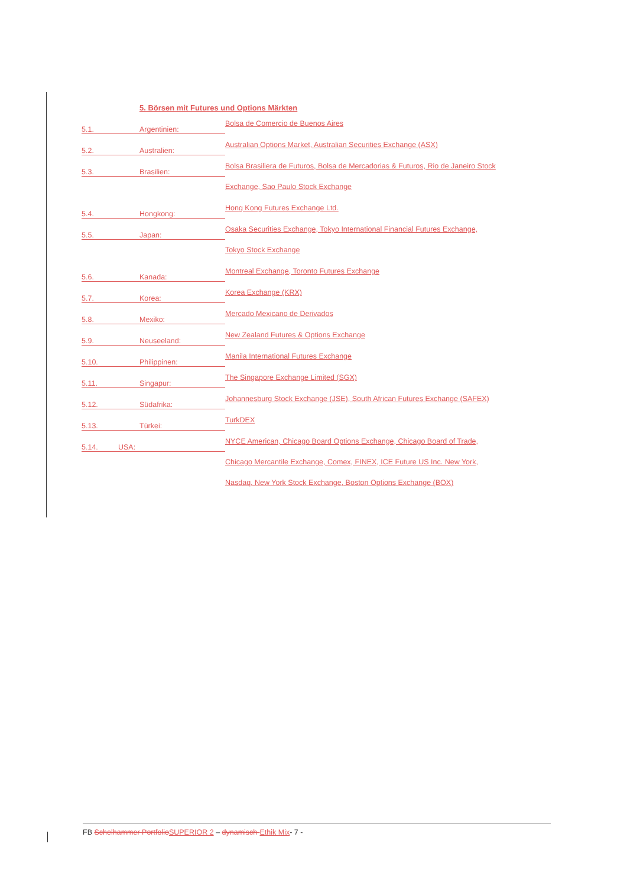5. Börsen mit Futures und Options Märkten
5.1. Argentinien:
Bolsa de Comercio de Buenos Aires
5.2. Australien:
Australian Options Market, Australian Securities Exchange (ASX)
5.3. Brasilien:
Bolsa Brasiliera de Futuros, Bolsa de Mercadorias & Futuros, Rio de Janeiro Stock
Exchange, Sao Paulo Stock Exchange
5.4. Hongkong:
Hong Kong Futures Exchange Ltd.
5.5. Japan:
Osaka Securities Exchange, Tokyo International Financial Futures Exchange,
Tokyo Stock Exchange
5.6. Kanada:
Montreal Exchange, Toronto Futures Exchange
5.7. Korea:
Korea Exchange (KRX)
5.8. Mexiko:
Mercado Mexicano de Derivados
5.9. Neuseeland:
New Zealand Futures & Options Exchange
5.10. Philippinen:
Manila International Futures Exchange
5.11. Singapur:
The Singapore Exchange Limited (SGX)
5.12. Südafrika:
Johannesburg Stock Exchange (JSE), South African Futures Exchange (SAFEX)
5.13. Türkei:
TurkDEX
5.14. USA:
NYCE American, Chicago Board Options Exchange, Chicago Board of Trade,
Chicago Mercantile Exchange, Comex, FINEX, ICE Future US Inc. New York,
Nasdaq, New York Stock Exchange, Boston Options Exchange (BOX)
FB Schelhammer PortfolioSUPERIOR 2 – dynamisch-Ethik Mix- 7 -